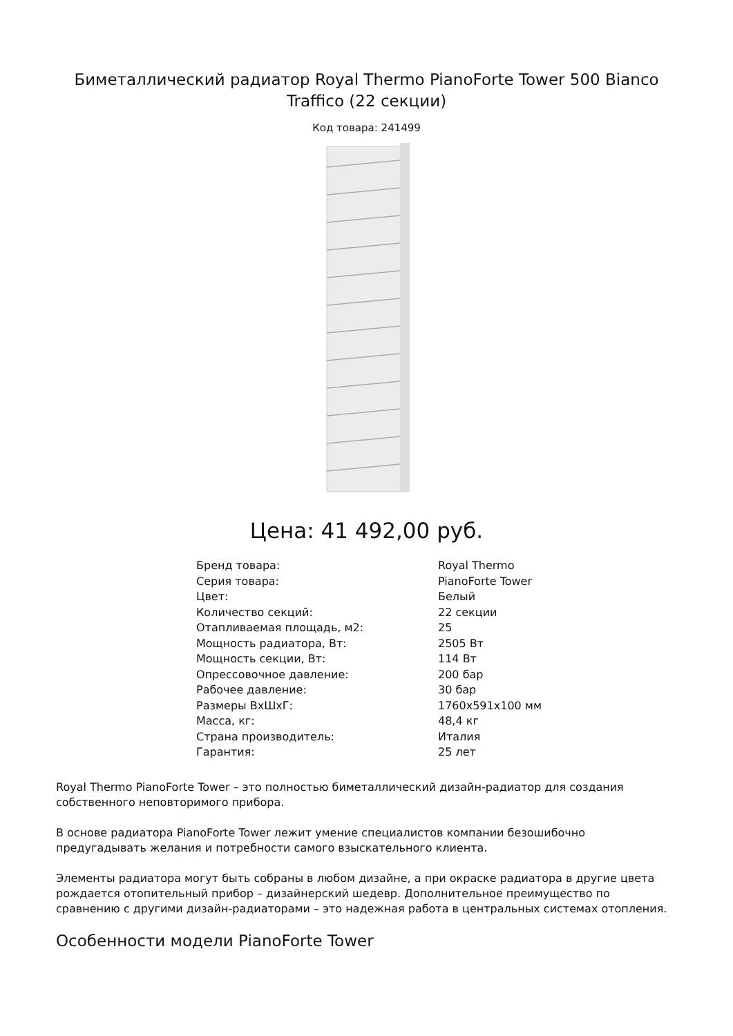Биметаллический радиатор Royal Thermo PianoForte Tower 500 Bianco Traffico (22 секции)
Код товара: 241499
Цена: 41 492,00 руб.
| Бренд товара: | Royal Thermo |
| Серия товара: | PianoForte Tower |
| Цвет: | Белый |
| Количество секций: | 22 секции |
| Отапливаемая площадь, м2: | 25 |
| Мощность радиатора, Вт: | 2505 Вт |
| Мощность секции, Вт: | 114 Вт |
| Опрессовочное давление: | 200 бар |
| Рабочее давление: | 30 бар |
| Размеры ВхШхГ: | 1760x591x100 мм |
| Масса, кг: | 48,4 кг |
| Страна производитель: | Италия |
| Гарантия: | 25 лет |
Royal Thermo PianoForte Tower – это полностью биметаллический дизайн-радиатор для создания собственного неповторимого прибора.
В основе радиатора PianoForte Tower лежит умение специалистов компании безошибочно предугадывать желания и потребности самого взыскательного клиента.
Элементы радиатора могут быть собраны в любом дизайне, а при окраске радиатора в другие цвета рождается отопительный прибор – дизайнерский шедевр. Дополнительное преимущество по сравнению с другими дизайн-радиаторами – это надежная работа в центральных системах отопления.
Особенности модели PianoForte Tower